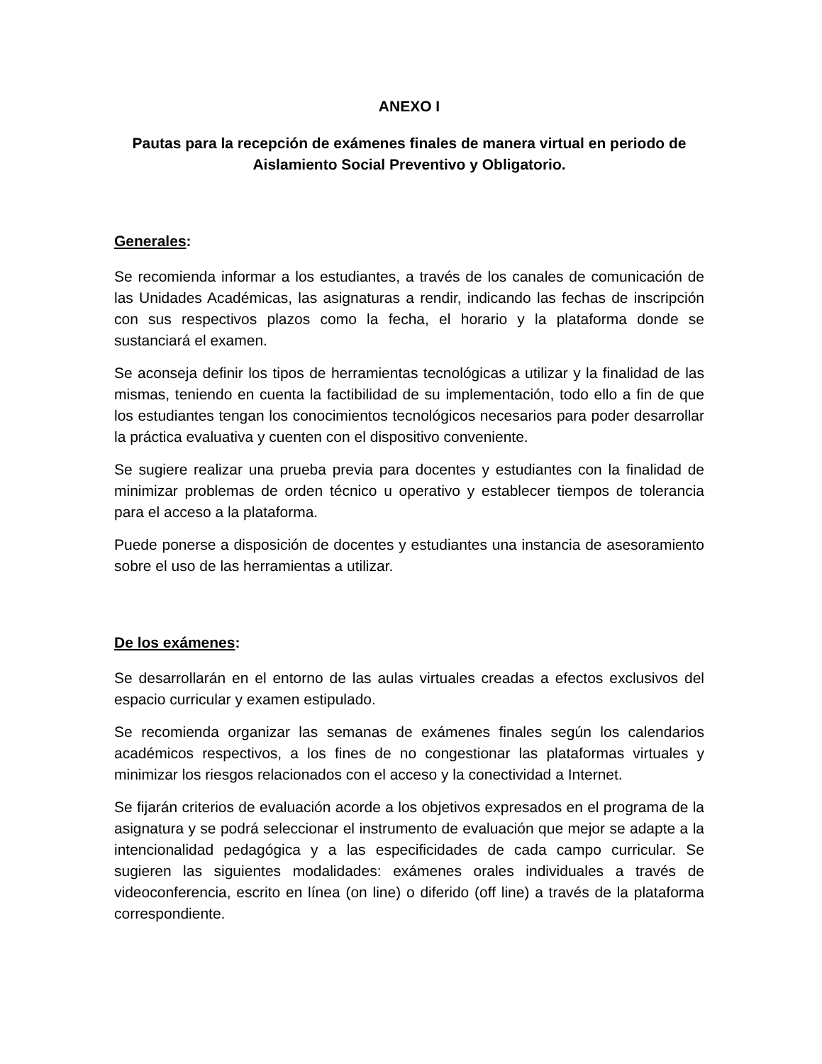ANEXO I
Pautas para la recepción de exámenes finales de manera virtual en periodo de Aislamiento Social Preventivo y Obligatorio.
Generales:
Se recomienda informar a los estudiantes, a través de los canales de comunicación de las Unidades Académicas, las asignaturas a rendir, indicando las fechas de inscripción con sus respectivos plazos como la fecha, el horario y la plataforma donde se sustanciará el examen.
Se aconseja definir los tipos de herramientas tecnológicas a utilizar y la finalidad de las mismas, teniendo en cuenta la factibilidad de su implementación, todo ello a fin de que los estudiantes tengan los conocimientos tecnológicos necesarios para poder desarrollar la práctica evaluativa y cuenten con el dispositivo conveniente.
Se sugiere realizar una prueba previa para docentes y estudiantes con la finalidad de minimizar problemas de orden técnico u operativo y establecer tiempos de tolerancia para el acceso a la plataforma.
Puede ponerse a disposición de docentes y estudiantes una instancia de asesoramiento sobre el uso de las herramientas a utilizar.
De los exámenes:
Se desarrollarán en el entorno de las aulas virtuales creadas a efectos exclusivos del espacio curricular y examen estipulado.
Se recomienda organizar las semanas de exámenes finales según los calendarios académicos respectivos, a los fines de no congestionar las plataformas virtuales y minimizar los riesgos relacionados con el acceso y la conectividad a Internet.
Se fijarán criterios de evaluación acorde a los objetivos expresados en el programa de la asignatura y se podrá seleccionar el instrumento de evaluación que mejor se adapte a la intencionalidad pedagógica y a las especificidades de cada campo curricular. Se sugieren las siguientes modalidades: exámenes orales individuales a través de videoconferencia, escrito en línea (on line) o diferido (off line) a través de la plataforma correspondiente.